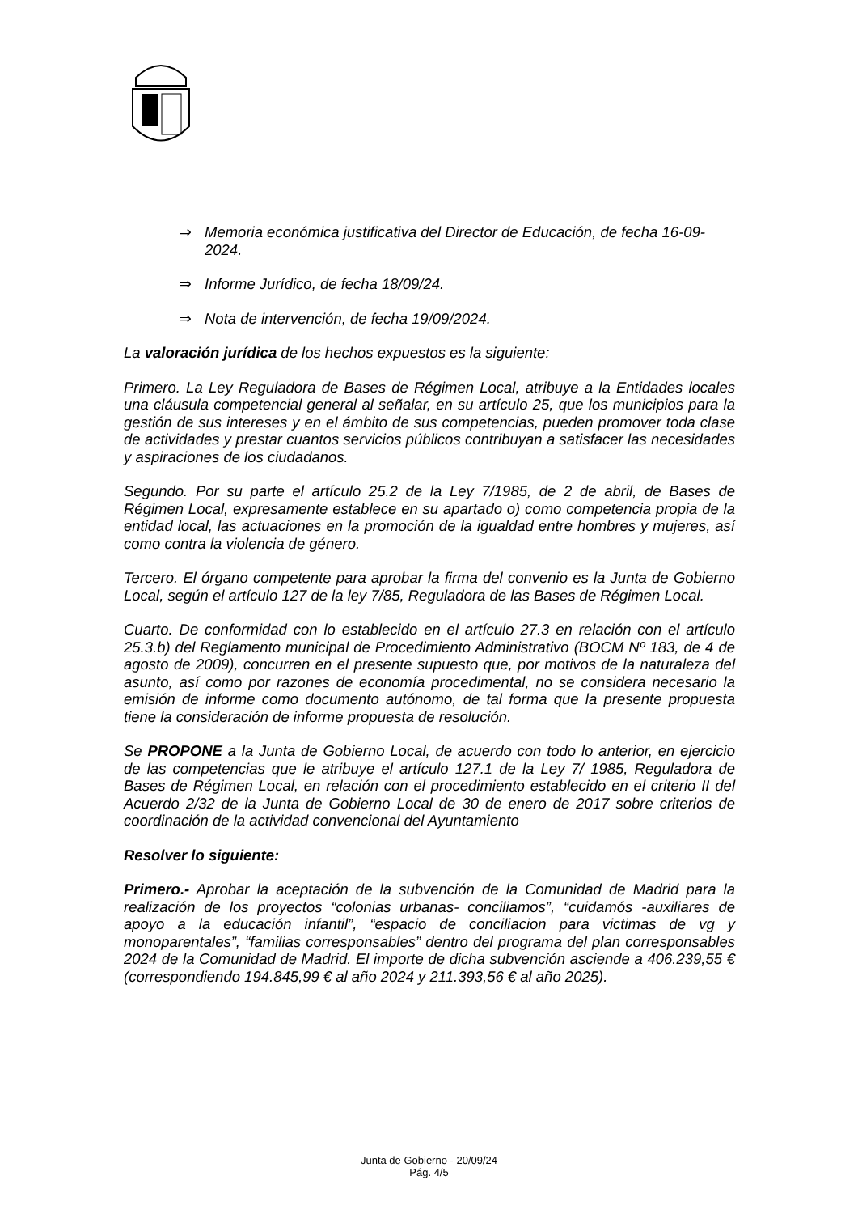⇒ Memoria económica justificativa del Director de Educación, de fecha 16-09-2024.
⇒ Informe Jurídico, de fecha 18/09/24.
⇒ Nota de intervención, de fecha 19/09/2024.
La valoración jurídica de los hechos expuestos es la siguiente:
Primero. La Ley Reguladora de Bases de Régimen Local, atribuye a la Entidades locales una cláusula competencial general al señalar, en su artículo 25, que los municipios para la gestión de sus intereses y en el ámbito de sus competencias, pueden promover toda clase de actividades y prestar cuantos servicios públicos contribuyan a satisfacer las necesidades y aspiraciones de los ciudadanos.
Segundo. Por su parte el artículo 25.2 de la Ley 7/1985, de 2 de abril, de Bases de Régimen Local, expresamente establece en su apartado o) como competencia propia de la entidad local, las actuaciones en la promoción de la igualdad entre hombres y mujeres, así como contra la violencia de género.
Tercero. El órgano competente para aprobar la firma del convenio es la Junta de Gobierno Local, según el artículo 127 de la ley 7/85, Reguladora de las Bases de Régimen Local.
Cuarto. De conformidad con lo establecido en el artículo 27.3 en relación con el artículo 25.3.b) del Reglamento municipal de Procedimiento Administrativo (BOCM Nº 183, de 4 de agosto de 2009), concurren en el presente supuesto que, por motivos de la naturaleza del asunto, así como por razones de economía procedimental, no se considera necesario la emisión de informe como documento autónomo, de tal forma que la presente propuesta tiene la consideración de informe propuesta de resolución.
Se PROPONE a la Junta de Gobierno Local, de acuerdo con todo lo anterior, en ejercicio de las competencias que le atribuye el artículo 127.1 de la Ley 7/ 1985, Reguladora de Bases de Régimen Local, en relación con el procedimiento establecido en el criterio II del Acuerdo 2/32 de la Junta de Gobierno Local de 30 de enero de 2017 sobre criterios de coordinación de la actividad convencional del Ayuntamiento
Resolver lo siguiente:
Primero.- Aprobar la aceptación de la subvención de la Comunidad de Madrid para la realización de los proyectos “colonias urbanas- conciliamos”, “cuidamós -auxiliares de apoyo a la educación infantil”, “espacio de conciliacion para victimas de vg y monoparentales”, “familias corresponsables” dentro del programa del plan corresponsables 2024 de la Comunidad de Madrid. El importe de dicha subvención asciende a 406.239,55 € (correspondiendo 194.845,99 € al año 2024 y 211.393,56 € al año 2025).
Junta de Gobierno - 20/09/24
Pág. 4/5